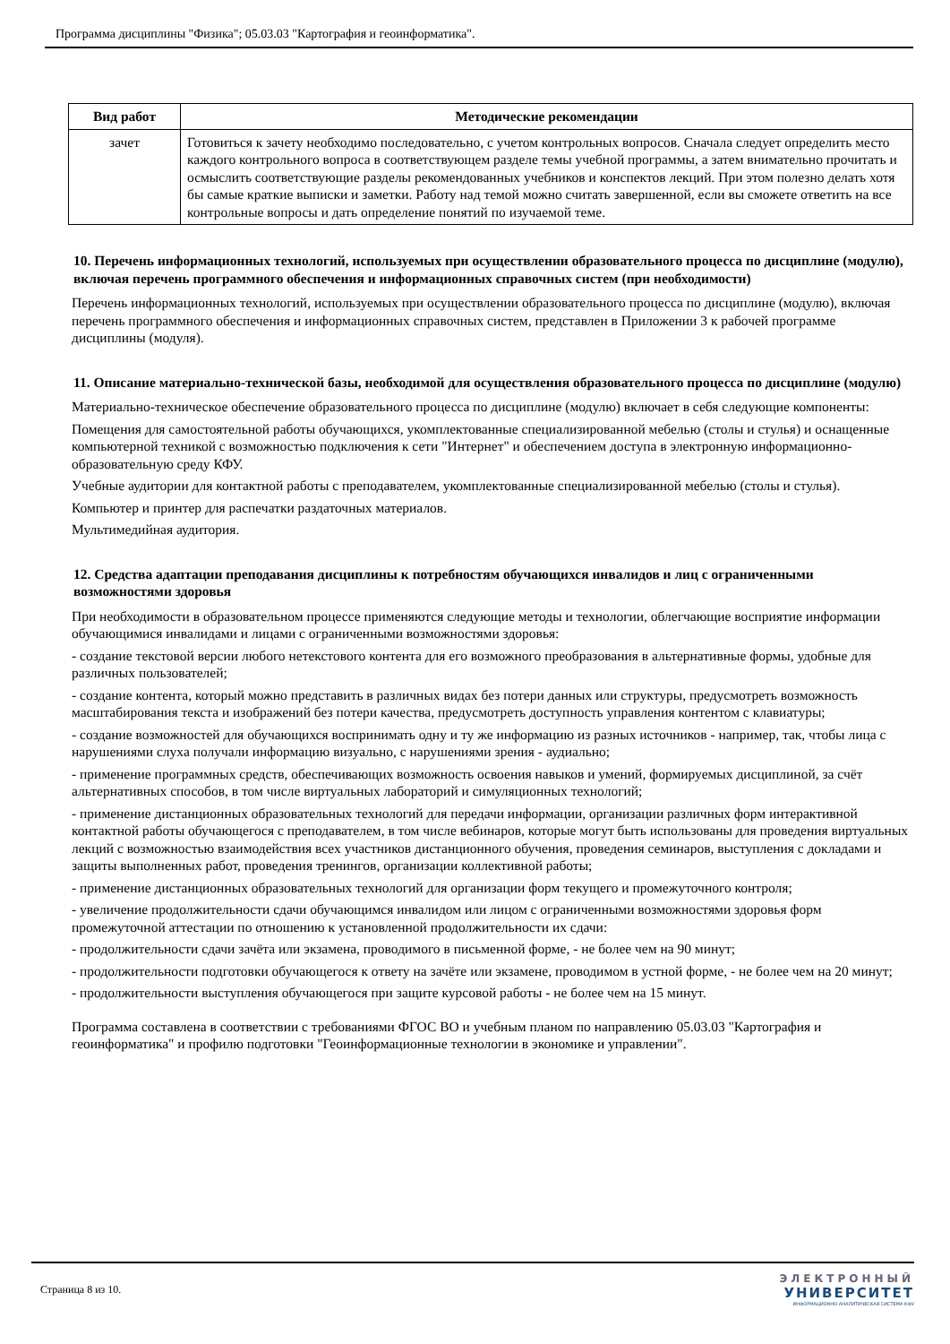Программа дисциплины "Физика"; 05.03.03 "Картография и геоинформатика".
| Вид работ | Методические рекомендации |
| --- | --- |
| зачет | Готовиться к зачету необходимо последовательно, с учетом контрольных вопросов. Сначала следует определить место каждого контрольного вопроса в соответствующем разделе темы учебной программы, а затем внимательно прочитать и осмыслить соответствующие разделы рекомендованных учебников и конспектов лекций. При этом полезно делать хотя бы самые краткие выписки и заметки. Работу над темой можно считать завершенной, если вы сможете ответить на все контрольные вопросы и дать определение понятий по изучаемой теме. |
10. Перечень информационных технологий, используемых при осуществлении образовательного процесса по дисциплине (модулю), включая перечень программного обеспечения и информационных справочных систем (при необходимости)
Перечень информационных технологий, используемых при осуществлении образовательного процесса по дисциплине (модулю), включая перечень программного обеспечения и информационных справочных систем, представлен в Приложении 3 к рабочей программе дисциплины (модуля).
11. Описание материально-технической базы, необходимой для осуществления образовательного процесса по дисциплине (модулю)
Материально-техническое обеспечение образовательного процесса по дисциплине (модулю) включает в себя следующие компоненты:
Помещения для самостоятельной работы обучающихся, укомплектованные специализированной мебелью (столы и стулья) и оснащенные компьютерной техникой с возможностью подключения к сети "Интернет" и обеспечением доступа в электронную информационно-образовательную среду КФУ.
Учебные аудитории для контактной работы с преподавателем, укомплектованные специализированной мебелью (столы и стулья).
Компьютер и принтер для распечатки раздаточных материалов.
Мультимедийная аудитория.
12. Средства адаптации преподавания дисциплины к потребностям обучающихся инвалидов и лиц с ограниченными возможностями здоровья
При необходимости в образовательном процессе применяются следующие методы и технологии, облегчающие восприятие информации обучающимися инвалидами и лицами с ограниченными возможностями здоровья:
- создание текстовой версии любого нетекстового контента для его возможного преобразования в альтернативные формы, удобные для различных пользователей;
- создание контента, который можно представить в различных видах без потери данных или структуры, предусмотреть возможность масштабирования текста и изображений без потери качества, предусмотреть доступность управления контентом с клавиатуры;
- создание возможностей для обучающихся воспринимать одну и ту же информацию из разных источников - например, так, чтобы лица с нарушениями слуха получали информацию визуально, с нарушениями зрения - аудиально;
- применение программных средств, обеспечивающих возможность освоения навыков и умений, формируемых дисциплиной, за счёт альтернативных способов, в том числе виртуальных лабораторий и симуляционных технологий;
- применение дистанционных образовательных технологий для передачи информации, организации различных форм интерактивной контактной работы обучающегося с преподавателем, в том числе вебинаров, которые могут быть использованы для проведения виртуальных лекций с возможностью взаимодействия всех участников дистанционного обучения, проведения семинаров, выступления с докладами и защиты выполненных работ, проведения тренингов, организации коллективной работы;
- применение дистанционных образовательных технологий для организации форм текущего и промежуточного контроля;
- увеличение продолжительности сдачи обучающимся инвалидом или лицом с ограниченными возможностями здоровья форм промежуточной аттестации по отношению к установленной продолжительности их сдачи:
- продолжительности сдачи зачёта или экзамена, проводимого в письменной форме, - не более чем на 90 минут;
- продолжительности подготовки обучающегося к ответу на зачёте или экзамене, проводимом в устной форме, - не более чем на 20 минут;
- продолжительности выступления обучающегося при защите курсовой работы - не более чем на 15 минут.
Программа составлена в соответствии с требованиями ФГОС ВО и учебным планом по направлению 05.03.03 "Картография и геоинформатика" и профилю подготовки "Геоинформационные технологии в экономике и управлении".
Страница 8 из 10.
ЭЛЕКТРОННЫЙ
УНИВЕРСИТЕТ
ИНФОРМАЦИОННО-АНАЛИТИЧЕСКАЯ СИСТЕМА КФУ